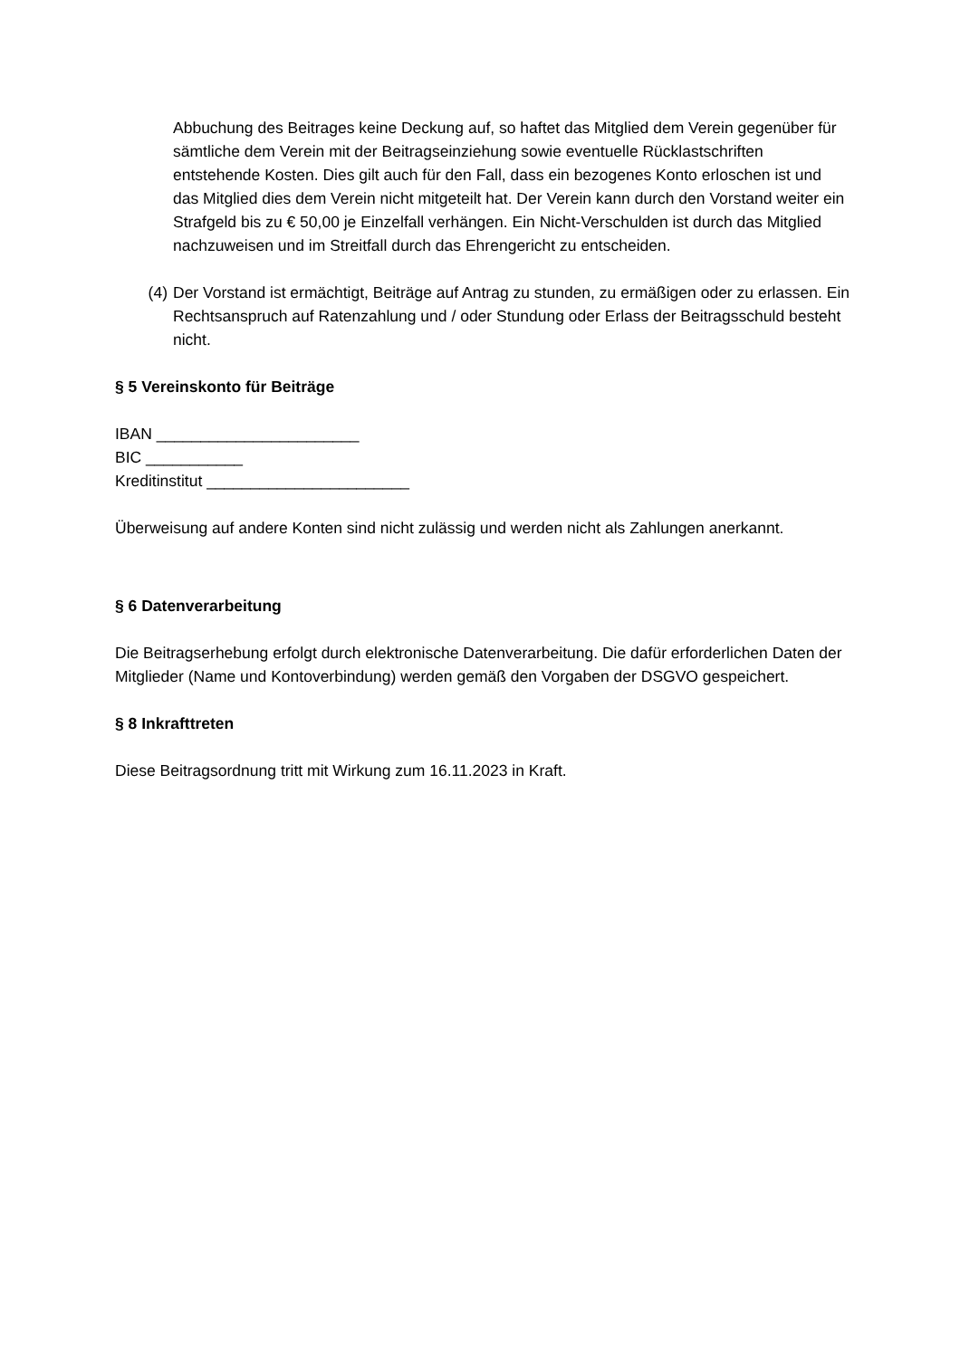Abbuchung des Beitrages keine Deckung auf, so haftet das Mitglied dem Verein gegenüber für sämtliche dem Verein mit der Beitragseinziehung sowie eventuelle Rücklastschriften entstehende Kosten. Dies gilt auch für den Fall, dass ein bezogenes Konto erloschen ist und das Mitglied dies dem Verein nicht mitgeteilt hat. Der Verein kann durch den Vorstand weiter ein Strafgeld bis zu € 50,00 je Einzelfall verhängen. Ein Nicht-Verschulden ist durch das Mitglied nachzuweisen und im Streitfall durch das Ehrengericht zu entscheiden.
(4) Der Vorstand ist ermächtigt, Beiträge auf Antrag zu stunden, zu ermäßigen oder zu erlassen. Ein Rechtsanspruch auf Ratenzahlung und / oder Stundung oder Erlass der Beitragsschuld besteht nicht.
§ 5 Vereinskonto für Beiträge
IBAN _______________________
BIC ___________
Kreditinstitut _______________________
Überweisung auf andere Konten sind nicht zulässig und werden nicht als Zahlungen anerkannt.
§ 6 Datenverarbeitung
Die Beitragserhebung erfolgt durch elektronische Datenverarbeitung. Die dafür erforderlichen Daten der Mitglieder (Name und Kontoverbindung) werden gemäß den Vorgaben der DSGVO gespeichert.
§ 8 Inkrafttreten
Diese Beitragsordnung tritt mit Wirkung zum 16.11.2023 in Kraft.